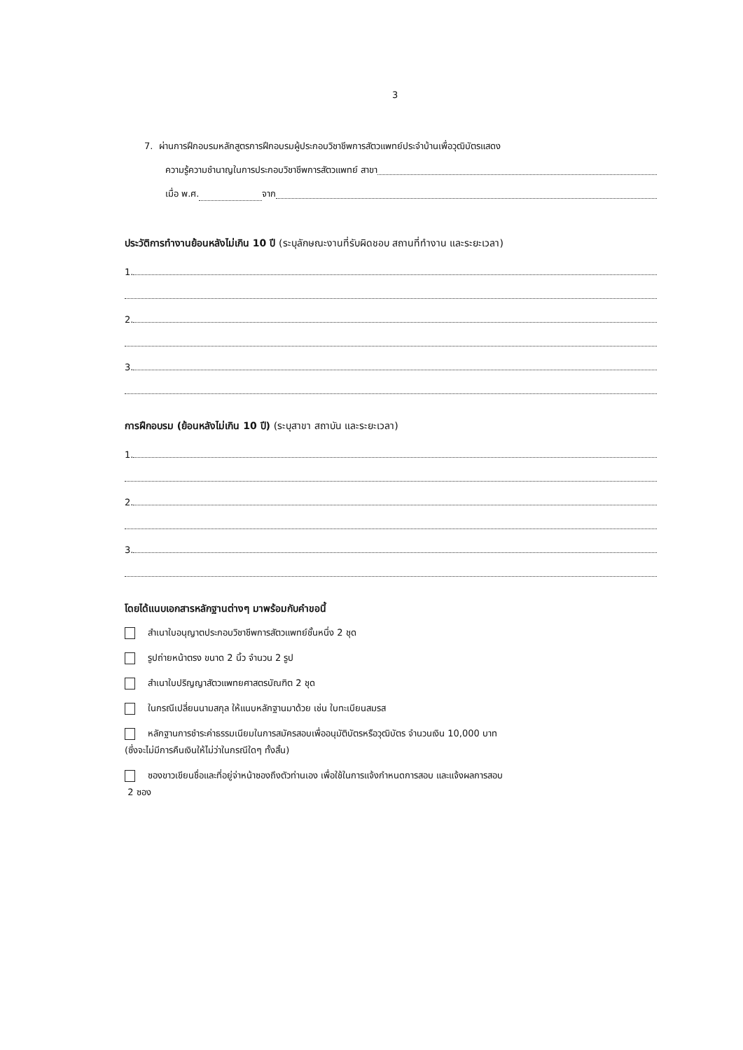3
7. ผ่านการฝึกอบรมหลักสูตรการฝึกอบรมผู้ประกอบวิชาชีพการสัตวแพทย์ประจำบ้านเพื่อวุฒิบัตรแสดง
ความรู้ความชำนาญในการประกอบวิชาชีพการสัตวแพทย์ สาขา
เมื่อ พ.ศ. จาก
ประวัติการทำงานย้อนหลังไม่เกิน 10 ปี (ระบุลักษณะงานที่รับผิดชอบ สถานที่ทำงาน และระยะเวลา)
1.
2.
3.
การฝึกอบรม (ย้อนหลังไม่เกิน 10 ปี) (ระบุสาขา สถาบัน และระยะเวลา)
1.
2.
3.
โดยได้แนบเอกสารหลักฐานต่างๆ มาพร้อมกับคำขอนี้
สำเนาใบอนุญาตประกอบวิชาชีพการสัตวแพทย์ชั้นหนึ่ง 2 ชุด
รูปถ่ายหน้าตรง ขนาด 2 นิ้ว จำนวน 2 รูป
สำเนาใบปริญญาสัตวแพทยศาสตรบัณฑิต 2 ชุด
ในกรณีเปลี่ยนนามสกุล ให้แนบหลักฐานมาด้วย เช่น ใบทะเบียนสมรส
หลักฐานการชำระค่าธรรมเนียมในการสมัครสอบเพื่ออนุมัติบัตรหรือวุฒิบัตร จำนวนเงิน 10,000 บาท
(ซึ่งจะไม่มีการคืนเงินให้ไม่ว่าในกรณีใดๆ ทั้งสิ้น)
ซองขาวเขียนชื่อและที่อยู่จ่าหน้าซองถึงตัวท่านเอง เพื่อใช้ในการแจ้งกำหนดการสอบ และแจ้งผลการสอบ
2 ซอง